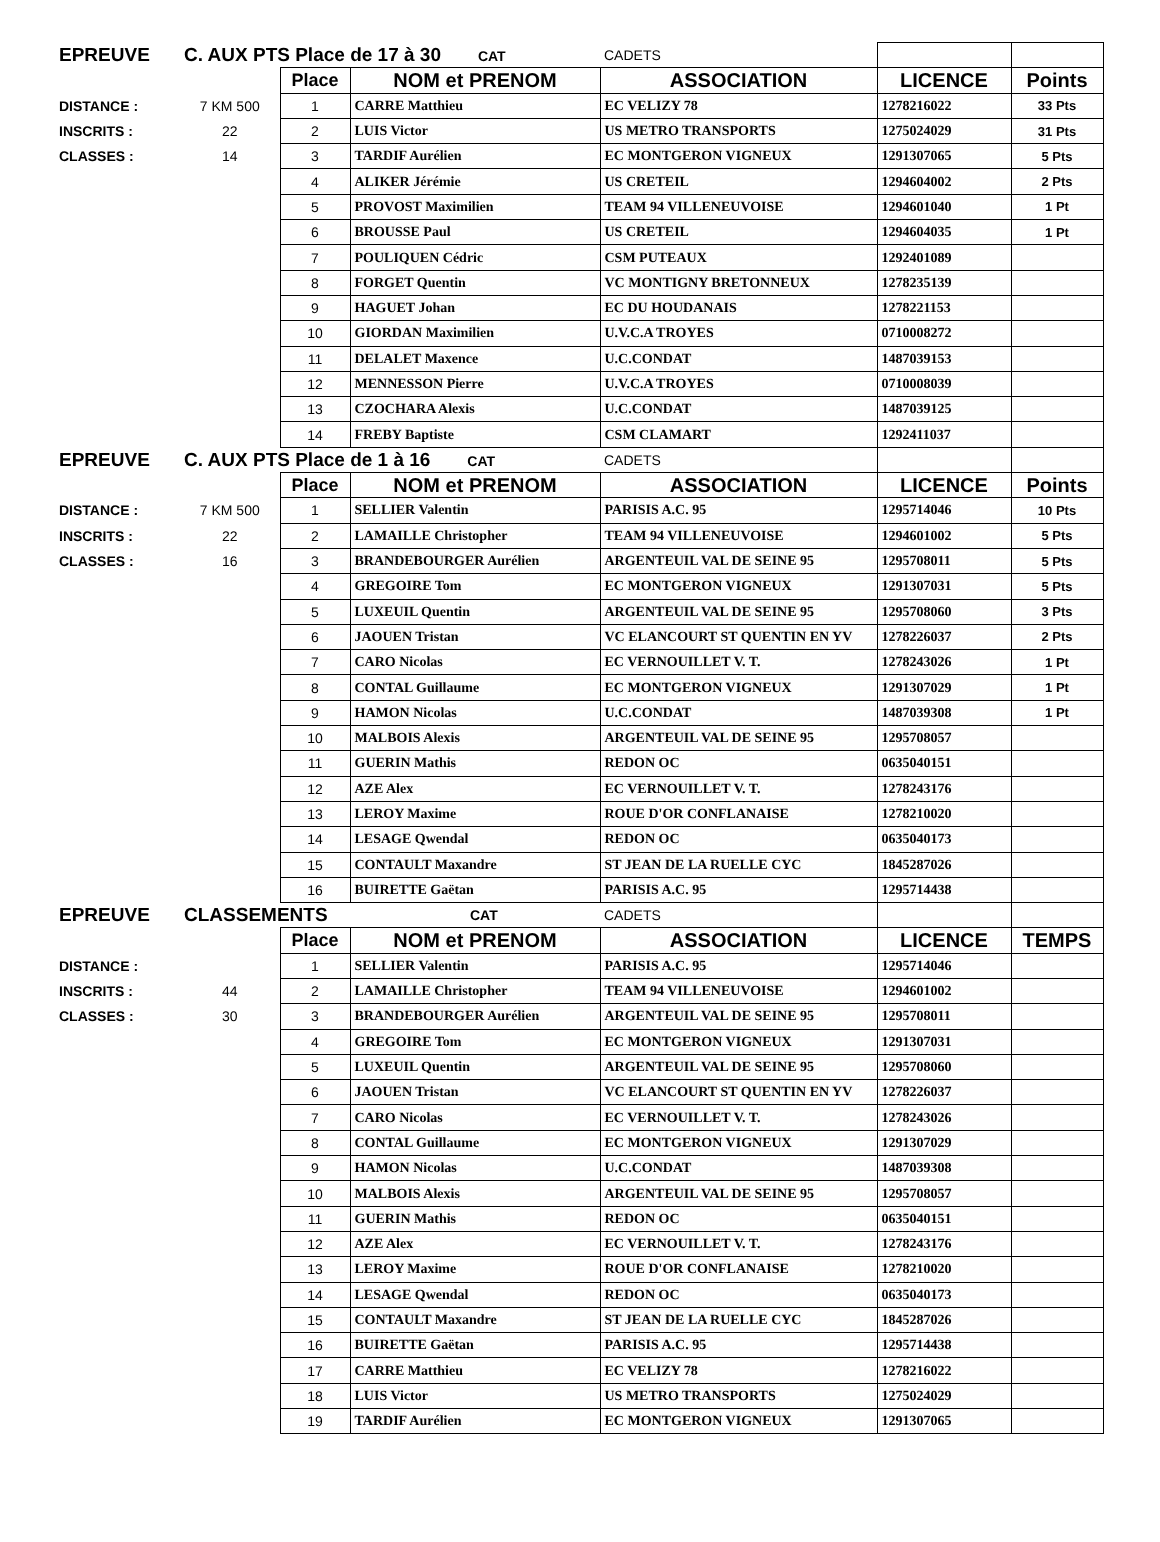| EPREUVE | C. AUX PTS Place de 17 à 30 CAT | | | CADETS | | |
| | | Place | NOM et PRENOM | ASSOCIATION | LICENCE | Points |
| DISTANCE : | 7 KM 500 | 1 | CARRE Matthieu | EC VELIZY 78 | 1278216022 | 33 Pts |
| INSCRITS : | 22 | 2 | LUIS Victor | US METRO TRANSPORTS | 1275024029 | 31 Pts |
| CLASSES : | 14 | 3 | TARDIF Aurélien | EC MONTGERON VIGNEUX | 1291307065 | 5 Pts |
| | | 4 | ALIKER Jérémie | US CRETEIL | 1294604002 | 2 Pts |
| | | 5 | PROVOST Maximilien | TEAM 94 VILLENEUVOISE | 1294601040 | 1 Pt |
| | | 6 | BROUSSE Paul | US CRETEIL | 1294604035 | 1 Pt |
| | | 7 | POULIQUEN Cédric | CSM PUTEAUX | 1292401089 | |
| | | 8 | FORGET Quentin | VC MONTIGNY BRETONNEUX | 1278235139 | |
| | | 9 | HAGUET Johan | EC DU HOUDANAIS | 1278221153 | |
| | | 10 | GIORDAN Maximilien | U.V.C.A TROYES | 0710008272 | |
| | | 11 | DELALET Maxence | U.C.CONDAT | 1487039153 | |
| | | 12 | MENNESSON Pierre | U.V.C.A TROYES | 0710008039 | |
| | | 13 | CZOCHARA Alexis | U.C.CONDAT | 1487039125 | |
| | | 14 | FREBY Baptiste | CSM CLAMART | 1292411037 | |
| EPREUVE | C. AUX PTS Place de 1 à 16 CAT | | | CADETS | | |
| | | Place | NOM et PRENOM | ASSOCIATION | LICENCE | Points |
| DISTANCE : | 7 KM 500 | 1 | SELLIER Valentin | PARISIS A.C. 95 | 1295714046 | 10 Pts |
| INSCRITS : | 22 | 2 | LAMAILLE Christopher | TEAM 94 VILLENEUVOISE | 1294601002 | 5 Pts |
| CLASSES : | 16 | 3 | BRANDEBOURGER Aurélien | ARGENTEUIL VAL DE SEINE 95 | 1295708011 | 5 Pts |
| | | 4 | GREGOIRE Tom | EC MONTGERON VIGNEUX | 1291307031 | 5 Pts |
| | | 5 | LUXEUIL Quentin | ARGENTEUIL VAL DE SEINE 95 | 1295708060 | 3 Pts |
| | | 6 | JAOUEN Tristan | VC ELANCOURT ST QUENTIN EN YV | 1278226037 | 2 Pts |
| | | 7 | CARO Nicolas | EC VERNOUILLET V. T. | 1278243026 | 1 Pt |
| | | 8 | CONTAL Guillaume | EC MONTGERON VIGNEUX | 1291307029 | 1 Pt |
| | | 9 | HAMON Nicolas | U.C.CONDAT | 1487039308 | 1 Pt |
| | | 10 | MALBOIS Alexis | ARGENTEUIL VAL DE SEINE 95 | 1295708057 | |
| | | 11 | GUERIN Mathis | REDON OC | 0635040151 | |
| | | 12 | AZE Alex | EC VERNOUILLET V. T. | 1278243176 | |
| | | 13 | LEROY Maxime | ROUE D'OR CONFLANAISE | 1278210020 | |
| | | 14 | LESAGE Qwendal | REDON OC | 0635040173 | |
| | | 15 | CONTAULT Maxandre | ST JEAN DE LA RUELLE CYC | 1845287026 | |
| | | 16 | BUIRETTE Gaëtan | PARISIS A.C. 95 | 1295714438 | |
| EPREUVE | CLASSEMENTS | | CAT | CADETS | | |
| | | Place | NOM et PRENOM | ASSOCIATION | LICENCE | TEMPS |
| DISTANCE : | | 1 | SELLIER Valentin | PARISIS A.C. 95 | 1295714046 | |
| INSCRITS : | 44 | 2 | LAMAILLE Christopher | TEAM 94 VILLENEUVOISE | 1294601002 | |
| CLASSES : | 30 | 3 | BRANDEBOURGER Aurélien | ARGENTEUIL VAL DE SEINE 95 | 1295708011 | |
| | | 4 | GREGOIRE Tom | EC MONTGERON VIGNEUX | 1291307031 | |
| | | 5 | LUXEUIL Quentin | ARGENTEUIL VAL DE SEINE 95 | 1295708060 | |
| | | 6 | JAOUEN Tristan | VC ELANCOURT ST QUENTIN EN YV | 1278226037 | |
| | | 7 | CARO Nicolas | EC VERNOUILLET V. T. | 1278243026 | |
| | | 8 | CONTAL Guillaume | EC MONTGERON VIGNEUX | 1291307029 | |
| | | 9 | HAMON Nicolas | U.C.CONDAT | 1487039308 | |
| | | 10 | MALBOIS Alexis | ARGENTEUIL VAL DE SEINE 95 | 1295708057 | |
| | | 11 | GUERIN Mathis | REDON OC | 0635040151 | |
| | | 12 | AZE Alex | EC VERNOUILLET V. T. | 1278243176 | |
| | | 13 | LEROY Maxime | ROUE D'OR CONFLANAISE | 1278210020 | |
| | | 14 | LESAGE Qwendal | REDON OC | 0635040173 | |
| | | 15 | CONTAULT Maxandre | ST JEAN DE LA RUELLE CYC | 1845287026 | |
| | | 16 | BUIRETTE Gaëtan | PARISIS A.C. 95 | 1295714438 | |
| | | 17 | CARRE Matthieu | EC VELIZY 78 | 1278216022 | |
| | | 18 | LUIS Victor | US METRO TRANSPORTS | 1275024029 | |
| | | 19 | TARDIF Aurélien | EC MONTGERON VIGNEUX | 1291307065 | |